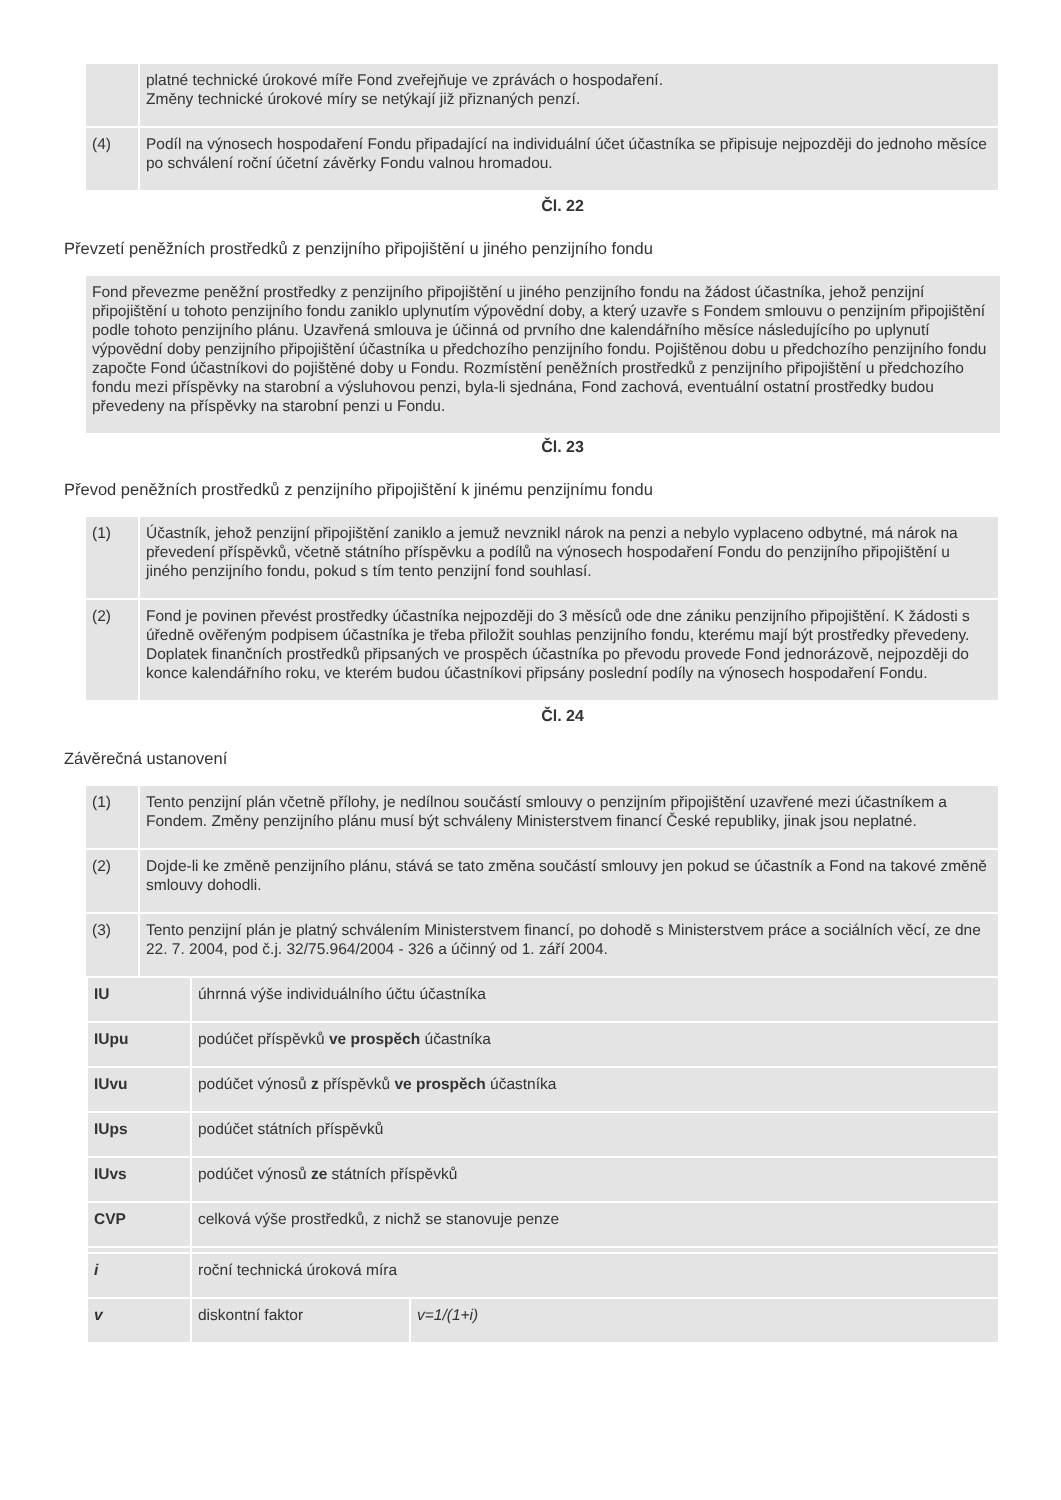| | platné technické úrokové míře Fond zveřejňuje ve zprávách o hospodaření. Změny technické úrokové míry se netýkají již přiznaných penzí. |
| (4) | Podíl na výnosech hospodaření Fondu připadající na individuální účet účastníka se připisuje nejpozději do jednoho měsíce po schválení roční účetní závěrky Fondu valnou hromadou. |
Čl. 22
Převzetí peněžních prostředků z penzijního připojištění u jiného penzijního fondu
Fond převezme peněžní prostředky z penzijního připojištění u jiného penzijního fondu na žádost účastníka, jehož penzijní připojištění u tohoto penzijního fondu zaniklo uplynutím výpovědní doby, a který uzavře s Fondem smlouvu o penzijním připojištění podle tohoto penzijního plánu. Uzavřená smlouva je účinná od prvního dne kalendářního měsíce následujícího po uplynutí výpovědní doby penzijního připojištění účastníka u předchozího penzijního fondu. Pojištěnou dobu u předchozího penzijního fondu započte Fond účastníkovi do pojištěné doby u Fondu. Rozmístění peněžních prostředků z penzijního připojištění u předchozího fondu mezi příspěvky na starobní a výsluhovou penzi, byla-li sjednána, Fond zachová, eventuální ostatní prostředky budou převedeny na příspěvky na starobní penzi u Fondu.
Čl. 23
Převod peněžních prostředků z penzijního připojištění k jinému penzijnímu fondu
| (1) | Účastník, jehož penzijní připojištění zaniklo a jemuž nevznikl nárok na penzi a nebylo vyplaceno odbytné, má nárok na převedení příspěvků, včetně státního příspěvku a podílů na výnosech hospodaření Fondu do penzijního připojištění u jiného penzijního fondu, pokud s tím tento penzijní fond souhlasí. |
| (2) | Fond je povinen převést prostředky účastníka nejpozději do 3 měsíců ode dne zániku penzijního připojištění. K žádosti s úředně ověřeným podpisem účastníka je třeba přiložit souhlas penzijního fondu, kterému mají být prostředky převedeny. Doplatek finančních prostředků připsaných ve prospěch účastníka po převodu provede Fond jednorázově, nejpozději do konce kalendářního roku, ve kterém budou účastníkovi připsány poslední podíly na výnosech hospodaření Fondu. |
Čl. 24
Závěrečná ustanovení
| (1) | Tento penzijní plán včetně přílohy, je nedílnou součástí smlouvy o penzijním připojištění uzavřené mezi účastníkem a Fondem. Změny penzijního plánu musí být schváleny Ministerstvem financí České republiky, jinak jsou neplatné. |
| (2) | Dojde-li ke změně penzijního plánu, stává se tato změna součástí smlouvy jen pokud se účastník a Fond na takové změně smlouvy dohodli. |
| (3) | Tento penzijní plán je platný schválením Ministerstvem financí, po dohodě s Ministerstvem práce a sociálních věcí, ze dne 22. 7. 2004, pod č.j. 32/75.964/2004 - 326 a účinný od 1. září 2004. |
| IU | úhrnná výše individuálního účtu účastníka | |
| IUpu | podúčet příspěvků ve prospěch účastníka | |
| IUvu | podúčet výnosů z příspěvků ve prospěch účastníka | |
| IUps | podúčet státních příspěvků | |
| IUvs | podúčet výnosů ze státních příspěvků | |
| CVP | celková výše prostředků, z nichž se stanovuje penze | |
| i | roční technická úroková míra | |
| v | diskontní faktor | v=1/(1+i) |